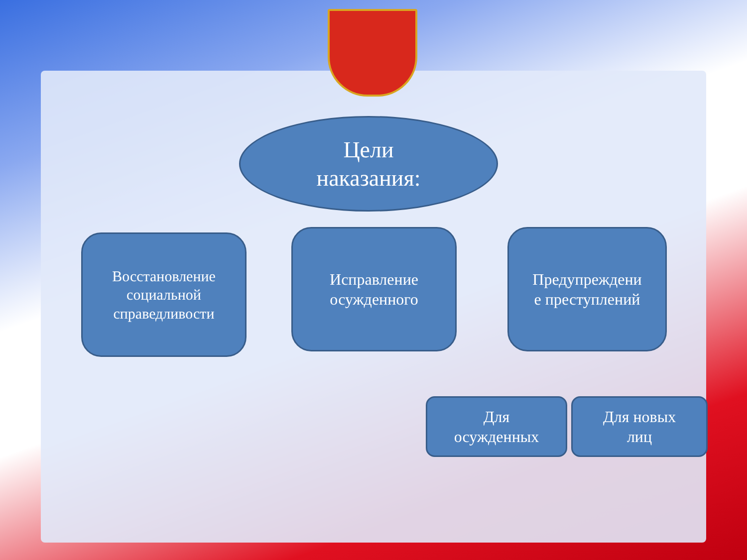Цели
наказания:
Восстановление
социальной
справедливости
Исправление
осужденного
Предупреждени
е преступлений
Для
осужденных
Для новых
лиц